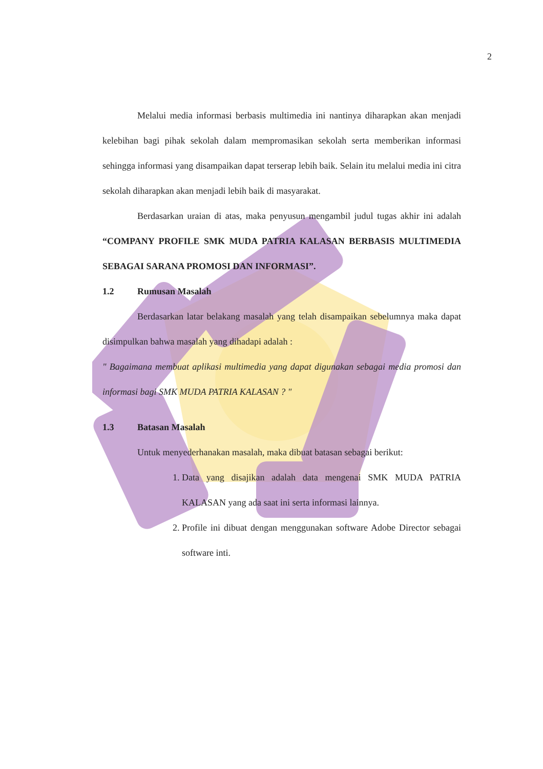2
Melalui media informasi berbasis multimedia ini nantinya diharapkan akan menjadi kelebihan bagi pihak sekolah dalam mempromasikan sekolah serta memberikan informasi sehingga informasi yang disampaikan dapat terserap lebih baik. Selain itu melalui media ini citra sekolah diharapkan akan menjadi lebih baik di masyarakat.
Berdasarkan uraian di atas, maka penyusun mengambil judul tugas akhir ini adalah “COMPANY PROFILE SMK MUDA PATRIA KALASAN BERBASIS MULTIMEDIA SEBAGAI SARANA PROMOSI DAN INFORMASI”.
1.2 Rumusan Masalah
Berdasarkan latar belakang masalah yang telah disampaikan sebelumnya maka dapat disimpulkan bahwa masalah yang dihadapi adalah :
" Bagaimana membuat aplikasi multimedia yang dapat digunakan sebagai media promosi dan informasi bagi SMK MUDA PATRIA KALASAN ? "
1.3 Batasan Masalah
Untuk menyederhanakan masalah, maka dibuat batasan sebagai berikut:
1. Data yang disajikan adalah data mengenai SMK MUDA PATRIA KALASAN yang ada saat ini serta informasi lainnya.
2. Profile ini dibuat dengan menggunakan software Adobe Director sebagai software inti.